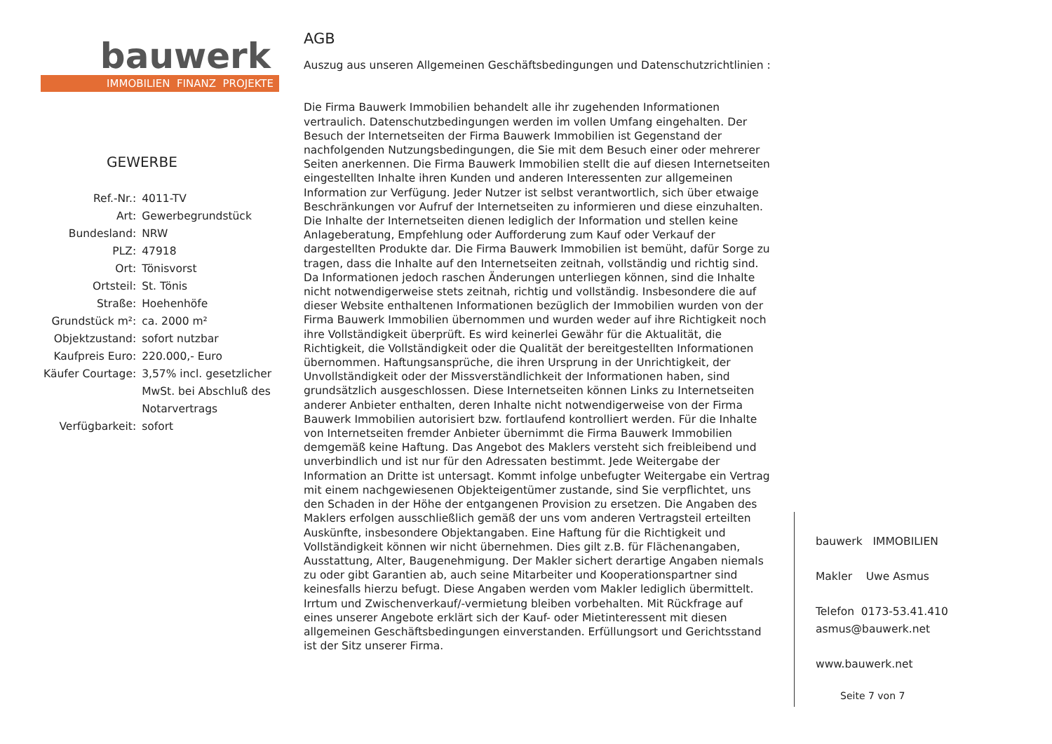bauwerk
IMMOBILIEN FINANZ PROJEKTE
GEWERBE
| Ref.-Nr.: | 4011-TV |
| Art: | Gewerbegrundstück |
| Bundesland: | NRW |
| PLZ: | 47918 |
| Ort: | Tönisvorst |
| Ortsteil: | St. Tönis |
| Straße: | Hoehenhöfe |
| Grundstück m²: | ca. 2000 m² |
| Objektzustand: | sofort nutzbar |
| Kaufpreis Euro: | 220.000,- Euro |
| Käufer Courtage: | 3,57% incl. gesetzlicher MwSt. bei Abschluß des Notarvertrags |
| Verfügbarkeit: | sofort |
AGB
Auszug aus unseren Allgemeinen Geschäftsbedingungen und Datenschutzrichtlinien :
Die Firma Bauwerk Immobilien behandelt alle ihr zugehenden Informationen vertraulich. Datenschutzbedingungen werden im vollen Umfang eingehalten. Der Besuch der Internetseiten der Firma Bauwerk Immobilien ist Gegenstand der nachfolgenden Nutzungsbedingungen, die Sie mit dem Besuch einer oder mehrerer Seiten anerkennen. Die Firma Bauwerk Immobilien stellt die auf diesen Internetseiten eingestellten Inhalte ihren Kunden und anderen Interessenten zur allgemeinen Information zur Verfügung. Jeder Nutzer ist selbst verantwortlich, sich über etwaige Beschränkungen vor Aufruf der Internetseiten zu informieren und diese einzuhalten. Die Inhalte der Internetseiten dienen lediglich der Information und stellen keine Anlageberatung, Empfehlung oder Aufforderung zum Kauf oder Verkauf der dargestellten Produkte dar. Die Firma Bauwerk Immobilien ist bemüht, dafür Sorge zu tragen, dass die Inhalte auf den Internetseiten zeitnah, vollständig und richtig sind. Da Informationen jedoch raschen Änderungen unterliegen können, sind die Inhalte nicht notwendigerweise stets zeitnah, richtig und vollständig. Insbesondere die auf dieser Website enthaltenen Informationen bezüglich der Immobilien wurden von der Firma Bauwerk Immobilien übernommen und wurden weder auf ihre Richtigkeit noch ihre Vollständigkeit überprüft. Es wird keinerlei Gewähr für die Aktualität, die Richtigkeit, die Vollständigkeit oder die Qualität der bereitgestellten Informationen übernommen. Haftungsansprüche, die ihren Ursprung in der Unrichtigkeit, der Unvollständigkeit oder der Missverständlichkeit der Informationen haben, sind grundsätzlich ausgeschlossen. Diese Internetseiten können Links zu Internetseiten anderer Anbieter enthalten, deren Inhalte nicht notwendigerweise von der Firma Bauwerk Immobilien autorisiert bzw. fortlaufend kontrolliert werden. Für die Inhalte von Internetseiten fremder Anbieter übernimmt die Firma Bauwerk Immobilien demgemäß keine Haftung. Das Angebot des Maklers versteht sich freibleibend und unverbindlich und ist nur für den Adressaten bestimmt. Jede Weitergabe der Information an Dritte ist untersagt. Kommt infolge unbefugter Weitergabe ein Vertrag mit einem nachgewiesenen Objekteigentümer zustande, sind Sie verpflichtet, uns den Schaden in der Höhe der entgangenen Provision zu ersetzen. Die Angaben des Maklers erfolgen ausschließlich gemäß der uns vom anderen Vertragsteil erteilten Auskünfte, insbesondere Objektangaben. Eine Haftung für die Richtigkeit und Vollständigkeit können wir nicht übernehmen. Dies gilt z.B. für Flächenangaben, Ausstattung, Alter, Baugenehmigung. Der Makler sichert derartige Angaben niemals zu oder gibt Garantien ab, auch seine Mitarbeiter und Kooperationspartner sind keinesfalls hierzu befugt. Diese Angaben werden vom Makler lediglich übermittelt. Irrtum und Zwischenverkauf/-vermietung bleiben vorbehalten. Mit Rückfrage auf eines unserer Angebote erklärt sich der Kauf- oder Mietinteressent mit diesen allgemeinen Geschäftsbedingungen einverstanden. Erfüllungsort und Gerichtsstand ist der Sitz unserer Firma.
bauwerk IMMOBILIEN
Makler Uwe Asmus
Telefon 0173-53.41.410
asmus@bauwerk.net
www.bauwerk.net
Seite 7 von 7